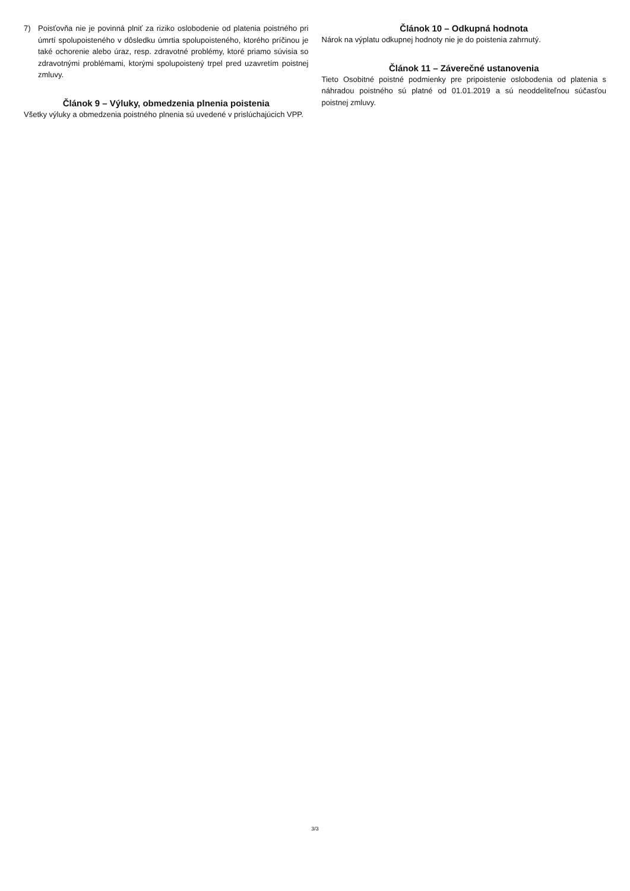7) Poisťovňa nie je povinná plniť za riziko oslobodenie od platenia poistného pri úmrtí spolupoisteného v dôsledku úmrtia spolupoisteného, ktorého príčinou je také ochorenie alebo úraz, resp. zdravotné problémy, ktoré priamo súvisia so zdravotnými problémami, ktorými spolupoistený trpel pred uzavretím poistnej zmluvy.
Článok 9 – Výluky, obmedzenia plnenia poistenia
Všetky výluky a obmedzenia poistného plnenia sú uvedené v prislúchajúcich VPP.
Článok 10 – Odkupná hodnota
Nárok na výplatu odkupnej hodnoty nie je do poistenia zahrnutý.
Článok 11 – Záverečné ustanovenia
Tieto Osobitné poistné podmienky pre pripoistenie oslobodenia od platenia s náhradou poistného sú platné od 01.01.2019 a sú neoddeliteľnou súčasťou poistnej zmluvy.
3/3